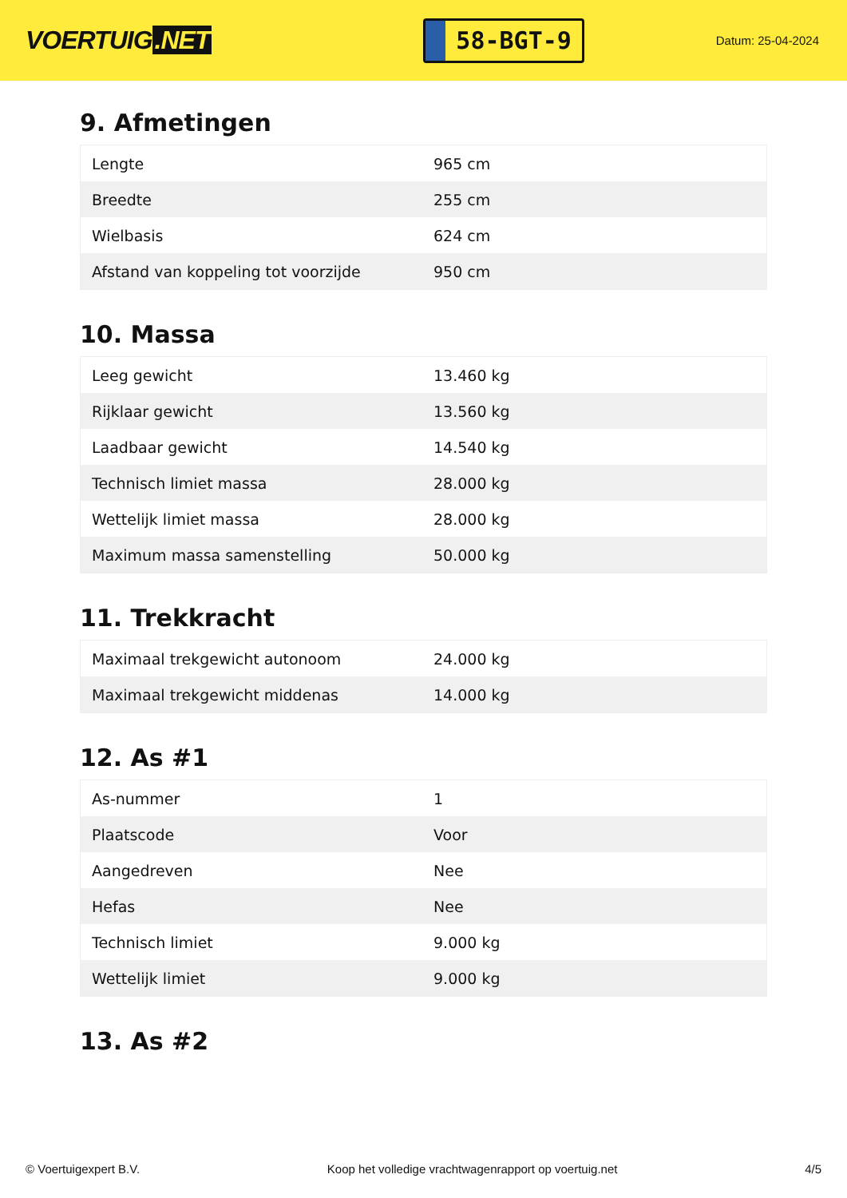VOERTUIG.NET
58-BGT-9
Datum: 25-04-2024
9. Afmetingen
| Lengte | 965 cm |
| Breedte | 255 cm |
| Wielbasis | 624 cm |
| Afstand van koppeling tot voorzijde | 950 cm |
10. Massa
| Leeg gewicht | 13.460 kg |
| Rijklaar gewicht | 13.560 kg |
| Laadbaar gewicht | 14.540 kg |
| Technisch limiet massa | 28.000 kg |
| Wettelijk limiet massa | 28.000 kg |
| Maximum massa samenstelling | 50.000 kg |
11. Trekkracht
| Maximaal trekgewicht autonoom | 24.000 kg |
| Maximaal trekgewicht middenas | 14.000 kg |
12. As #1
| As-nummer | 1 |
| Plaatscode | Voor |
| Aangedreven | Nee |
| Hefas | Nee |
| Technisch limiet | 9.000 kg |
| Wettelijk limiet | 9.000 kg |
13. As #2
© Voertuigexpert B.V. Koop het volledige vrachtwagenrapport op voertuig.net 4/5